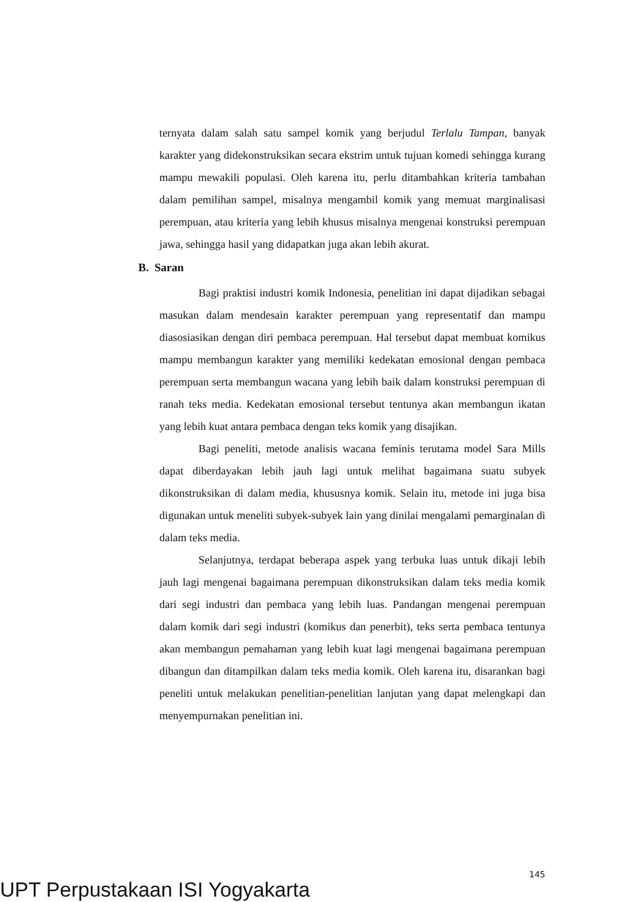ternyata dalam salah satu sampel komik yang berjudul Terlalu Tampan, banyak karakter yang didekonstruksikan secara ekstrim untuk tujuan komedi sehingga kurang mampu mewakili populasi. Oleh karena itu, perlu ditambahkan kriteria tambahan dalam pemilihan sampel, misalnya mengambil komik yang memuat marginalisasi perempuan, atau kriteria yang lebih khusus misalnya mengenai konstruksi perempuan jawa, sehingga hasil yang didapatkan juga akan lebih akurat.
B. Saran
Bagi praktisi industri komik Indonesia, penelitian ini dapat dijadikan sebagai masukan dalam mendesain karakter perempuan yang representatif dan mampu diasosiasikan dengan diri pembaca perempuan. Hal tersebut dapat membuat komikus mampu membangun karakter yang memiliki kedekatan emosional dengan pembaca perempuan serta membangun wacana yang lebih baik dalam konstruksi perempuan di ranah teks media. Kedekatan emosional tersebut tentunya akan membangun ikatan yang lebih kuat antara pembaca dengan teks komik yang disajikan.
Bagi peneliti, metode analisis wacana feminis terutama model Sara Mills dapat diberdayakan lebih jauh lagi untuk melihat bagaimana suatu subyek dikonstruksikan di dalam media, khususnya komik. Selain itu, metode ini juga bisa digunakan untuk meneliti subyek-subyek lain yang dinilai mengalami pemarginalan di dalam teks media.
Selanjutnya, terdapat beberapa aspek yang terbuka luas untuk dikaji lebih jauh lagi mengenai bagaimana perempuan dikonstruksikan dalam teks media komik dari segi industri dan pembaca yang lebih luas. Pandangan mengenai perempuan dalam komik dari segi industri (komikus dan penerbit), teks serta pembaca tentunya akan membangun pemahaman yang lebih kuat lagi mengenai bagaimana perempuan dibangun dan ditampilkan dalam teks media komik. Oleh karena itu, disarankan bagi peneliti untuk melakukan penelitian-penelitian lanjutan yang dapat melengkapi dan menyempurnakan penelitian ini.
145
UPT Perpustakaan ISI Yogyakarta